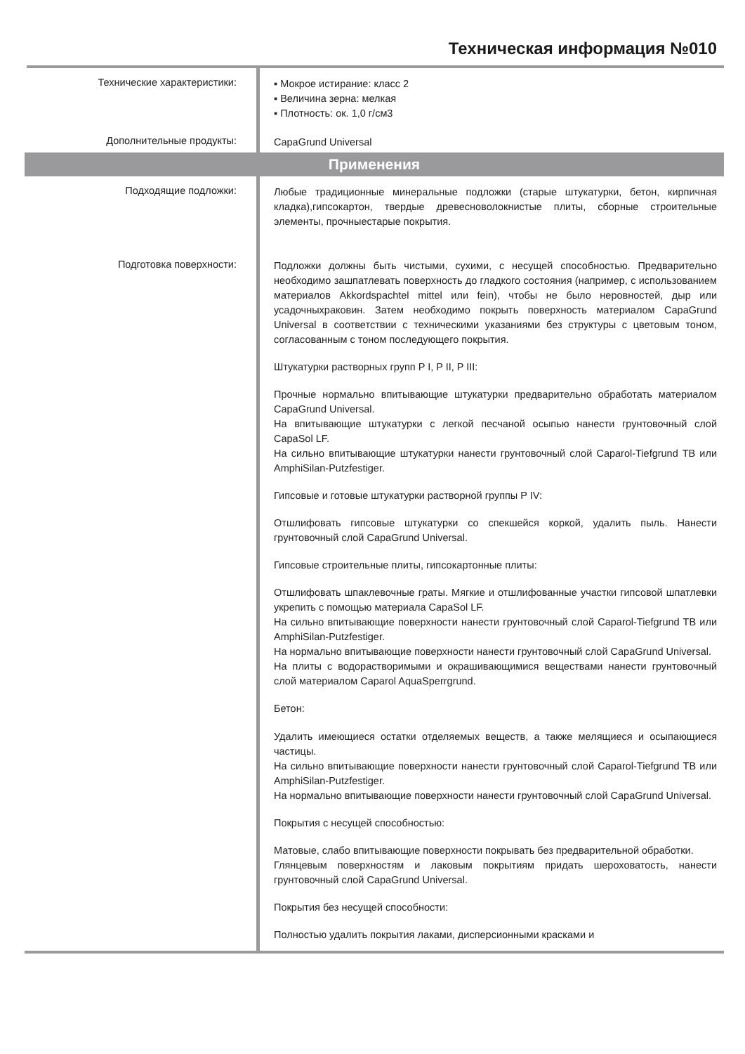Техническая информация №010
Технические характеристики:
▪ Мокрое истирание: класс 2
▪ Величина зерна: мелкая
▪ Плотность: ок. 1,0 г/см3
Дополнительные продукты:
CapaGrund Universal
Применения
Подходящие подложки:
Любые традиционные минеральные подложки (старые штукатурки, бетон, кирпичная кладка),гипсокартон, твердые древесноволокнистые плиты, сборные строительные элементы, прочныестарые покрытия.
Подготовка поверхности:
Подложки должны быть чистыми, сухими, с несущей способностью. Предварительно необходимо зашпатлевать поверхность до гладкого состояния (например, с использованием материалов Akkordspachtel mittel или fein), чтобы не было неровностей, дыр или усадочныхраковин. Затем необходимо покрыть поверхность материалом CapaGrund Universal в соответствии с техническими указаниями без структуры с цветовым тоном, согласованным с тоном последующего покрытия.
Штукатурки растворных групп P I, P II, P III:
Прочные нормально впитывающие штукатурки предварительно обработать материалом CapaGrund Universal.
На впитывающие штукатурки с легкой песчаной осыпью нанести грунтовочный слой CapaSol LF.
На сильно впитывающие штукатурки нанести грунтовочный слой Caparol-Tiefgrund TB или AmphiSilan-Putzfestiger.
Гипсовые и готовые штукатурки растворной группы P IV:
Отшлифовать гипсовые штукатурки со спекшейся коркой, удалить пыль. Нанести грунтовочный слой CapaGrund Universal.
Гипсовые строительные плиты, гипсокартонные плиты:
Отшлифовать шпаклевочные граты. Мягкие и отшлифованные участки гипсовой шпатлевки укрепить с помощью материала CapaSol LF.
На сильно впитывающие поверхности нанести грунтовочный слой Caparol-Tiefgrund TB или AmphiSilan-Putzfestiger.
На нормально впитывающие поверхности нанести грунтовочный слой CapaGrund Universal.
На плиты с водорастворимыми и окрашивающимися веществами нанести грунтовочный слой материалом Caparol AquaSperrgrund.
Бетон:
Удалить имеющиеся остатки отделяемых веществ, а также мелящиеся и осыпающиеся частицы.
На сильно впитывающие поверхности нанести грунтовочный слой Caparol-Tiefgrund TB или AmphiSilan-Putzfestiger.
На нормально впитывающие поверхности нанести грунтовочный слой CapaGrund Universal.
Покрытия с несущей способностью:
Матовые, слабо впитывающие поверхности покрывать без предварительной обработки.
Глянцевым поверхностям и лаковым покрытиям придать шероховатость, нанести грунтовочный слой CapaGrund Universal.
Покрытия без несущей способности:
Полностью удалить покрытия лаками, дисперсионными красками и